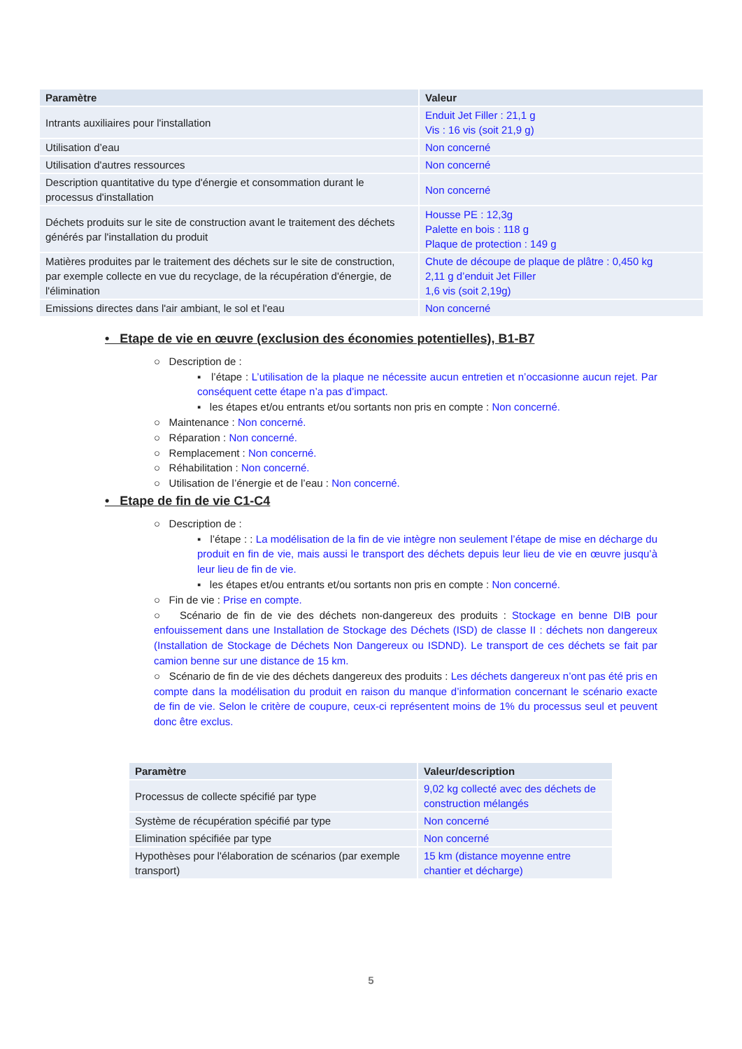| Paramètre | Valeur |
| --- | --- |
| Intrants auxiliaires pour l'installation | Enduit Jet Filler : 21,1 g Vis : 16 vis (soit 21,9 g) |
| Utilisation d’eau | Non concerné |
| Utilisation d'autres ressources | Non concerné |
| Description quantitative du type d'énergie et consommation durant le processus d'installation | Non concerné |
| Déchets produits sur le site de construction avant le traitement des déchets générés par l'installation du produit | Housse PE : 12,3g Palette en bois : 118 g Plaque de protection : 149 g |
| Matières produites par le traitement des déchets sur le site de construction, par exemple collecte en vue du recyclage, de la récupération d'énergie, de l'élimination | Chute de découpe de plaque de plâtre : 0,450 kg 2,11 g d’enduit Jet Filler 1,6 vis (soit 2,19g) |
| Emissions directes dans l'air ambiant, le sol et l'eau | Non concerné |
• Etape de vie en œuvre (exclusion des économies potentielles), B1-B7
○ Description de :
▪ l’étape : L’utilisation de la plaque ne nécessite aucun entretien et n’occasionne aucun rejet. Par conséquent cette étape n’a pas d’impact.
▪ les étapes et/ou entrants et/ou sortants non pris en compte : Non concerné.
○ Maintenance : Non concerné.
○ Réparation : Non concerné.
○ Remplacement : Non concerné.
○ Réhabilitation : Non concerné.
○ Utilisation de l’énergie et de l’eau : Non concerné.
• Etape de fin de vie C1-C4
○ Description de :
▪ l’étape : : La modélisation de la fin de vie intègre non seulement l’étape de mise en décharge du produit en fin de vie, mais aussi le transport des déchets depuis leur lieu de vie en œuvre jusqu’à leur lieu de fin de vie.
▪ les étapes et/ou entrants et/ou sortants non pris en compte : Non concerné.
○ Fin de vie : Prise en compte.
○ Scénario de fin de vie des déchets non-dangereux des produits : Stockage en benne DIB pour enfouissement dans une Installation de Stockage des Déchets (ISD) de classe II : déchets non dangereux (Installation de Stockage de Déchets Non Dangereux ou ISDND). Le transport de ces déchets se fait par camion benne sur une distance de 15 km.
○ Scénario de fin de vie des déchets dangereux des produits : Les déchets dangereux n’ont pas été pris en compte dans la modélisation du produit en raison du manque d’information concernant le scénario exacte de fin de vie. Selon le critère de coupure, ceux-ci représentent moins de 1% du processus seul et peuvent donc être exclus.
| Paramètre | Valeur/description |
| --- | --- |
| Processus de collecte spécifié par type | 9,02 kg collecté avec des déchets de construction mélangés |
| Système de récupération spécifié par type | Non concerné |
| Elimination spécifiée par type | Non concerné |
| Hypothèses pour l'élaboration de scénarios (par exemple transport) | 15 km (distance moyenne entre chantier et décharge) |
5